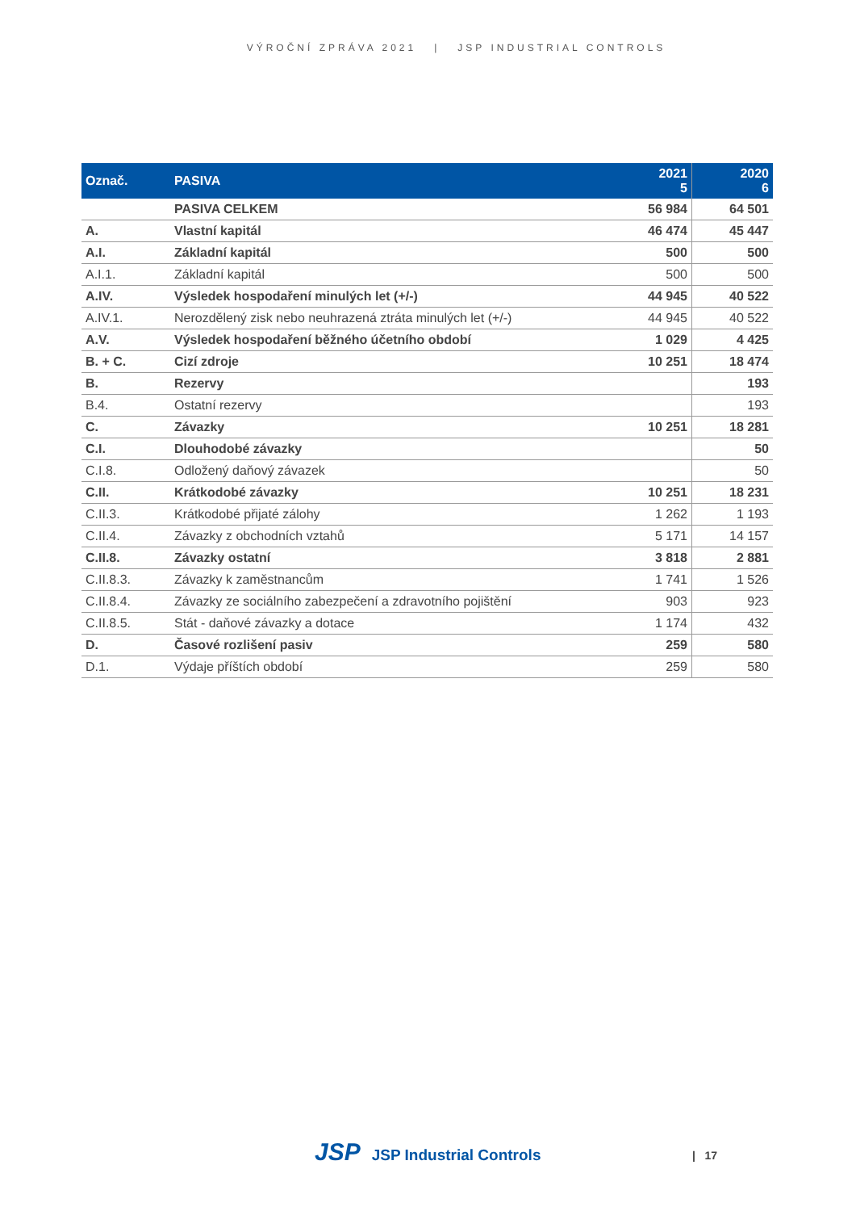VÝROČNÍ ZPRÁVA 2021 | JSP INDUSTRIAL CONTROLS
| Označ. | PASIVA | 2021 5 | 2020 6 |
| --- | --- | --- | --- |
| | PASIVA CELKEM | 56 984 | 64 501 |
| A. | Vlastní kapitál | 46 474 | 45 447 |
| A.I. | Základní kapitál | 500 | 500 |
| A.I.1. | Základní kapitál | 500 | 500 |
| A.IV. | Výsledek hospodaření minulých let (+/-) | 44 945 | 40 522 |
| A.IV.1. | Nerozdělený zisk nebo neuhrazená ztráta minulých let (+/-) | 44 945 | 40 522 |
| A.V. | Výsledek hospodaření běžného účetního období | 1 029 | 4 425 |
| B. + C. | Cizí zdroje | 10 251 | 18 474 |
| B. | Rezervy | | 193 |
| B.4. | Ostatní rezervy | | 193 |
| C. | Závazky | 10 251 | 18 281 |
| C.I. | Dlouhodobé závazky | | 50 |
| C.I.8. | Odložený daňový závazek | | 50 |
| C.II. | Krátkodobé závazky | 10 251 | 18 231 |
| C.II.3. | Krátkodobé přijaté zálohy | 1 262 | 1 193 |
| C.II.4. | Závazky z obchodních vztahů | 5 171 | 14 157 |
| C.II.8. | Závazky ostatní | 3 818 | 2 881 |
| C.II.8.3. | Závazky k zaměstnancům | 1 741 | 1 526 |
| C.II.8.4. | Závazky ze sociálního zabezpečení a zdravotního pojištění | 903 | 923 |
| C.II.8.5. | Stát - daňové závazky a dotace | 1 174 | 432 |
| D. | Časové rozlišení pasiv | 259 | 580 |
| D.1. | Výdaje příštích období | 259 | 580 |
JSP JSP Industrial Controls | 17